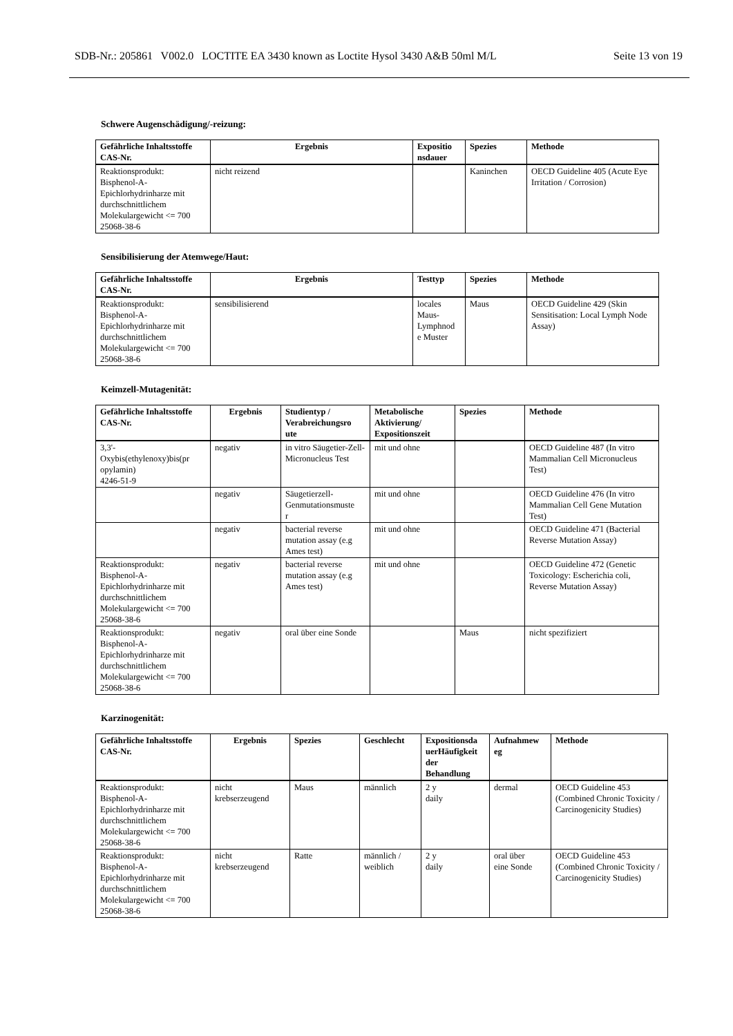SDB-Nr.: 205861 V002.0 LOCTITE EA 3430 known as Loctite Hysol 3430 A&B 50ml M/L Seite 13 von 19
Schwere Augenschädigung/-reizung:
| Gefährliche Inhaltsstoffe CAS-Nr. | Ergebnis | Expositio nsdauer | Spezies | Methode |
| --- | --- | --- | --- | --- |
| Reaktionsprodukt: Bisphenol-A- Epichlorhydrinharze mit durchschnittlichem Molekulargewicht <= 700 25068-38-6 | nicht reizend | | Kaninchen | OECD Guideline 405 (Acute Eye Irritation / Corrosion) |
Sensibilisierung der Atemwege/Haut:
| Gefährliche Inhaltsstoffe CAS-Nr. | Ergebnis | Testtyp | Spezies | Methode |
| --- | --- | --- | --- | --- |
| Reaktionsprodukt: Bisphenol-A- Epichlorhydrinharze mit durchschnittlichem Molekulargewicht <= 700 25068-38-6 | sensibilisierend | locales Maus- Lymphnod e Muster | Maus | OECD Guideline 429 (Skin Sensitisation: Local Lymph Node Assay) |
Keimzell-Mutagenität:
| Gefährliche Inhaltsstoffe CAS-Nr. | Ergebnis | Studientyp / Verabreichungsro ute | Metabolische Aktivierung/ Expositionszeit | Spezies | Methode |
| --- | --- | --- | --- | --- | --- |
| 3,3'- Oxybis(ethylenoxy)bis(pr opylamin) 4246-51-9 | negativ | in vitro Säugetier-Zell-Micronucleus Test | mit und ohne | | OECD Guideline 487 (In vitro Mammalian Cell Micronucleus Test) |
| | negativ | Säugetierzell- Genmutationsmuste r | mit und ohne | | OECD Guideline 476 (In vitro Mammalian Cell Gene Mutation Test) |
| | negativ | bacterial reverse mutation assay (e.g Ames test) | mit und ohne | | OECD Guideline 471 (Bacterial Reverse Mutation Assay) |
| Reaktionsprodukt: Bisphenol-A- Epichlorhydrinharze mit durchschnittlichem Molekulargewicht <= 700 25068-38-6 | negativ | bacterial reverse mutation assay (e.g Ames test) | mit und ohne | | OECD Guideline 472 (Genetic Toxicology: Escherichia coli, Reverse Mutation Assay) |
| Reaktionsprodukt: Bisphenol-A- Epichlorhydrinharze mit durchschnittlichem Molekulargewicht <= 700 25068-38-6 | negativ | oral über eine Sonde | | Maus | nicht spezifiziert |
Karzinogenität:
| Gefährliche Inhaltsstoffe CAS-Nr. | Ergebnis | Spezies | Geschlecht | Expositionsda uerHäufigkeit der Behandlung | Aufnahmew eg | Methode |
| --- | --- | --- | --- | --- | --- | --- |
| Reaktionsprodukt: Bisphenol-A- Epichlorhydrinharze mit durchschnittlichem Molekulargewicht <= 700 25068-38-6 | nicht krebserzeugend | Maus | männlich | 2 y daily | dermal | OECD Guideline 453 (Combined Chronic Toxicity / Carcinogenicity Studies) |
| Reaktionsprodukt: Bisphenol-A- Epichlorhydrinharze mit durchschnittlichem Molekulargewicht <= 700 25068-38-6 | nicht krebserzeugend | Ratte | männlich / weiblich | 2 y daily | oral über eine Sonde | OECD Guideline 453 (Combined Chronic Toxicity / Carcinogenicity Studies) |